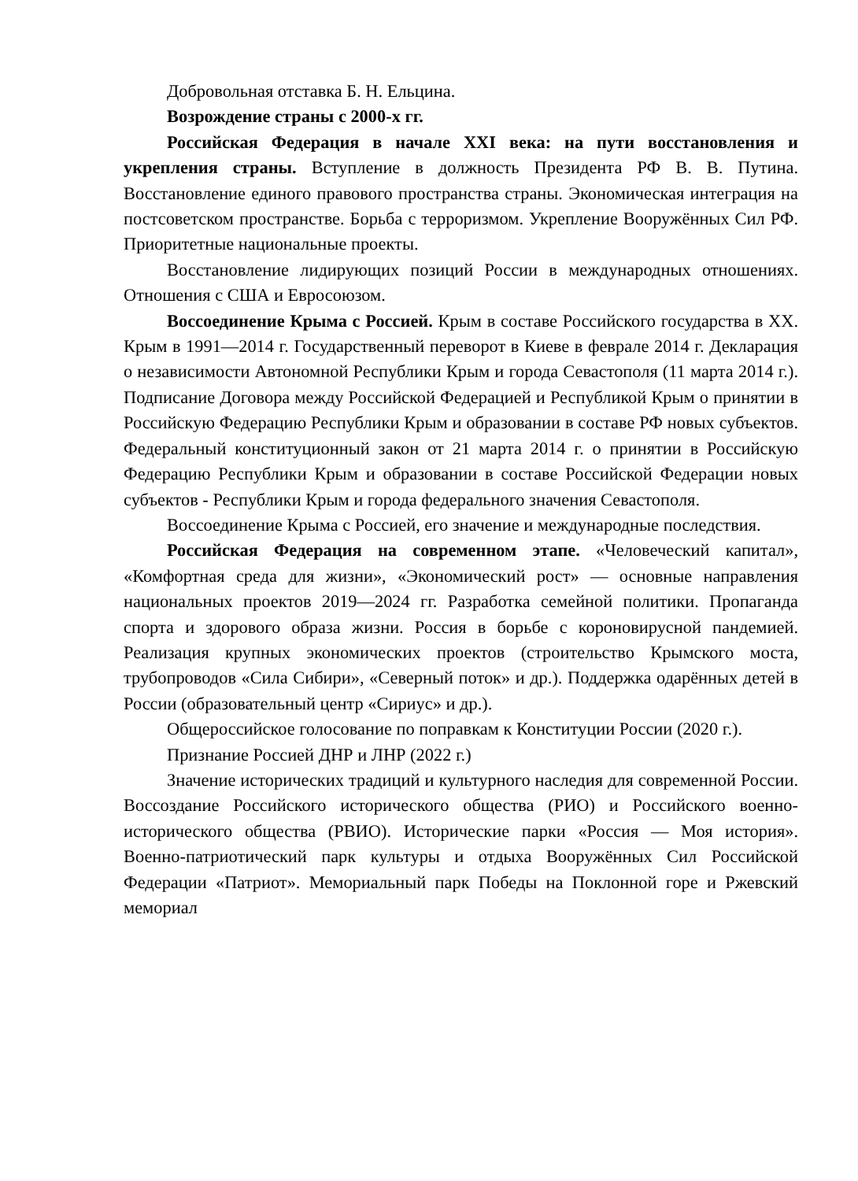Добровольная отставка Б. Н. Ельцина.
Возрождение страны с 2000-х гг.
Российская Федерация в начале XXI века: на пути восстановления и укрепления страны. Вступление в должность Президента РФ В. В. Путина. Восстановление единого правового пространства страны. Экономическая интеграция на постсоветском пространстве. Борьба с терроризмом. Укрепление Вооружённых Сил РФ. Приоритетные национальные проекты.
Восстановление лидирующих позиций России в международных отношениях. Отношения с США и Евросоюзом.
Воссоединение Крыма с Россией. Крым в составе Российского государства в XX. Крым в 1991—2014 г. Государственный переворот в Киеве в феврале 2014 г. Декларация о независимости Автономной Республики Крым и города Севастополя (11 марта 2014 г.). Подписание Договора между Российской Федерацией и Республикой Крым о принятии в Российскую Федерацию Республики Крым и образовании в составе РФ новых субъектов. Федеральный конституционный закон от 21 марта 2014 г. о принятии в Российскую Федерацию Республики Крым и образовании в составе Российской Федерации новых субъектов - Республики Крым и города федерального значения Севастополя.
Воссоединение Крыма с Россией, его значение и международные последствия.
Российская Федерация на современном этапе. «Человеческий капитал», «Комфортная среда для жизни», «Экономический рост» — основные направления национальных проектов 2019—2024 гг. Разработка семейной политики. Пропаганда спорта и здорового образа жизни. Россия в борьбе с короновирусной пандемией. Реализация крупных экономических проектов (строительство Крымского моста, трубопроводов «Сила Сибири», «Северный поток» и др.). Поддержка одарённых детей в России (образовательный центр «Сириус» и др.).
Общероссийское голосование по поправкам к Конституции России (2020 г.).
Признание Россией ДНР и ЛНР (2022 г.)
Значение исторических традиций и культурного наследия для современной России. Воссоздание Российского исторического общества (РИО) и Российского военно-исторического общества (РВИО). Исторические парки «Россия — Моя история». Военно-патриотический парк культуры и отдыха Вооружённых Сил Российской Федерации «Патриот». Мемориальный парк Победы на Поклонной горе и Ржевский мемориал